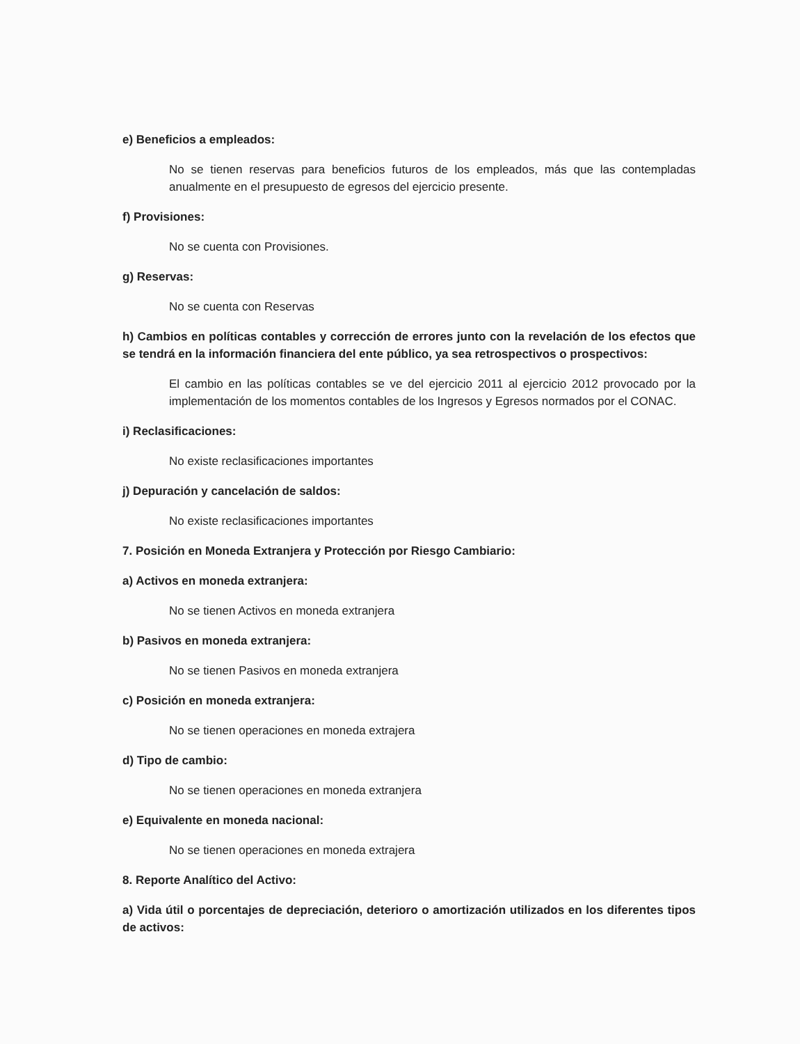e) Beneficios a empleados:
No se tienen reservas para beneficios futuros de los empleados, más que las contempladas anualmente en el presupuesto de egresos del ejercicio presente.
f) Provisiones:
No se cuenta con Provisiones.
g) Reservas:
No se cuenta con Reservas
h) Cambios en políticas contables y corrección de errores junto con la revelación de los efectos que se tendrá en la información financiera del ente público, ya sea retrospectivos o prospectivos:
El cambio en las políticas contables se ve del ejercicio 2011 al ejercicio 2012 provocado por la implementación de los momentos contables de los Ingresos y Egresos normados por el CONAC.
i) Reclasificaciones:
No existe reclasificaciones importantes
j) Depuración y cancelación de saldos:
No existe reclasificaciones importantes
7. Posición en Moneda Extranjera y Protección por Riesgo Cambiario:
a) Activos en moneda extranjera:
No se tienen Activos en moneda extranjera
b) Pasivos en moneda extranjera:
No se tienen Pasivos en moneda extranjera
c) Posición en moneda extranjera:
No se tienen operaciones en moneda extrajera
d) Tipo de cambio:
No se tienen operaciones en moneda extranjera
e) Equivalente en moneda nacional:
No se tienen operaciones en moneda extrajera
8. Reporte Analítico del Activo:
a) Vida útil o porcentajes de depreciación, deterioro o amortización utilizados en los diferentes tipos de activos: